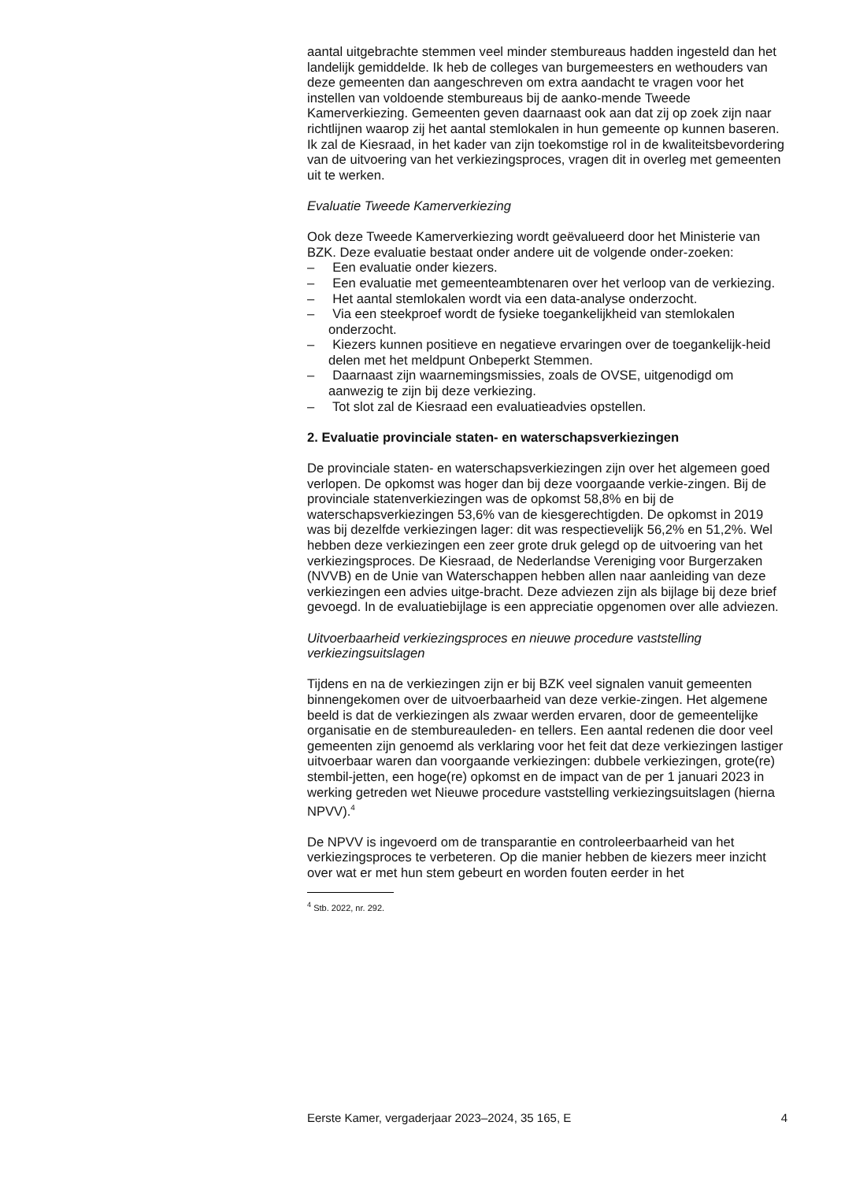aantal uitgebrachte stemmen veel minder stembureaus hadden ingesteld dan het landelijk gemiddelde. Ik heb de colleges van burgemeesters en wethouders van deze gemeenten dan aangeschreven om extra aandacht te vragen voor het instellen van voldoende stembureaus bij de aanko-mende Tweede Kamerverkiezing. Gemeenten geven daarnaast ook aan dat zij op zoek zijn naar richtlijnen waarop zij het aantal stemlokalen in hun gemeente op kunnen baseren. Ik zal de Kiesraad, in het kader van zijn toekomstige rol in de kwaliteitsbevordering van de uitvoering van het verkiezingsproces, vragen dit in overleg met gemeenten uit te werken.
Evaluatie Tweede Kamerverkiezing
Ook deze Tweede Kamerverkiezing wordt geëvalueerd door het Ministerie van BZK. Deze evaluatie bestaat onder andere uit de volgende onder-zoeken:
– Een evaluatie onder kiezers.
– Een evaluatie met gemeenteambtenaren over het verloop van de verkiezing.
– Het aantal stemlokalen wordt via een data-analyse onderzocht.
– Via een steekproef wordt de fysieke toegankelijkheid van stemlokalen onderzocht.
– Kiezers kunnen positieve en negatieve ervaringen over de toegankelijk-heid delen met het meldpunt Onbeperkt Stemmen.
– Daarnaast zijn waarnemingsmissies, zoals de OVSE, uitgenodigd om aanwezig te zijn bij deze verkiezing.
– Tot slot zal de Kiesraad een evaluatieadvies opstellen.
2. Evaluatie provinciale staten- en waterschapsverkiezingen
De provinciale staten- en waterschapsverkiezingen zijn over het algemeen goed verlopen. De opkomst was hoger dan bij deze voorgaande verkie-zingen. Bij de provinciale statenverkiezingen was de opkomst 58,8% en bij de waterschapsverkiezingen 53,6% van de kiesgerechtigden. De opkomst in 2019 was bij dezelfde verkiezingen lager: dit was respectievelijk 56,2% en 51,2%. Wel hebben deze verkiezingen een zeer grote druk gelegd op de uitvoering van het verkiezingsproces. De Kiesraad, de Nederlandse Vereniging voor Burgerzaken (NVVB) en de Unie van Waterschappen hebben allen naar aanleiding van deze verkiezingen een advies uitge-bracht. Deze adviezen zijn als bijlage bij deze brief gevoegd. In de evaluatiebijlage is een appreciatie opgenomen over alle adviezen.
Uitvoerbaarheid verkiezingsproces en nieuwe procedure vaststelling verkiezingsuitslagen
Tijdens en na de verkiezingen zijn er bij BZK veel signalen vanuit gemeenten binnengekomen over de uitvoerbaarheid van deze verkie-zingen. Het algemene beeld is dat de verkiezingen als zwaar werden ervaren, door de gemeentelijke organisatie en de stembureauleden- en tellers. Een aantal redenen die door veel gemeenten zijn genoemd als verklaring voor het feit dat deze verkiezingen lastiger uitvoerbaar waren dan voorgaande verkiezingen: dubbele verkiezingen, grote(re) stembil-jetten, een hoge(re) opkomst en de impact van de per 1 januari 2023 in werking getreden wet Nieuwe procedure vaststelling verkiezingsuitslagen (hierna NPVV).<sup>4</sup>
De NPVV is ingevoerd om de transparantie en controleerbaarheid van het verkiezingsproces te verbeteren. Op die manier hebben de kiezers meer inzicht over wat er met hun stem gebeurt en worden fouten eerder in het
<sup>4</sup> Stb. 2022, nr. 292.
Eerste Kamer, vergaderjaar 2023–2024, 35 165, E 4